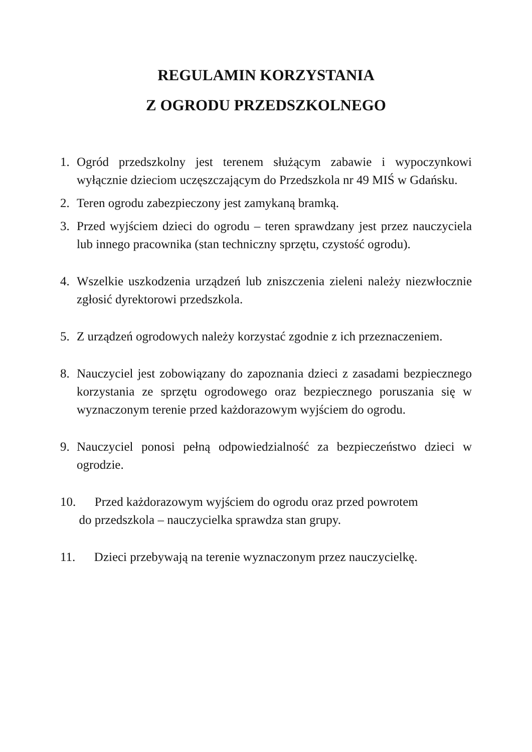REGULAMIN KORZYSTANIA
Z OGRODU PRZEDSZKOLNEGO
1. Ogród przedszkolny jest terenem służącym zabawie i wypoczynkowi wyłącznie dzieciom uczęszczającym do Przedszkola nr 49 MIŚ w Gdańsku.
2. Teren ogrodu zabezpieczony jest zamykaną bramką.
3. Przed wyjściem dzieci do ogrodu – teren sprawdzany jest przez nauczyciela lub innego pracownika (stan techniczny sprzętu, czystość ogrodu).
4. Wszelkie uszkodzenia urządzeń lub zniszczenia zieleni należy niezwłocznie zgłosić dyrektorowi przedszkola.
5. Z urządzeń ogrodowych należy korzystać zgodnie z ich przeznaczeniem.
8. Nauczyciel jest zobowiązany do zapoznania dzieci z zasadami bezpiecznego korzystania ze sprzętu ogrodowego oraz bezpiecznego poruszania się w wyznaczonym terenie przed każdorazowym wyjściem do ogrodu.
9. Nauczyciel ponosi pełną odpowiedzialność za bezpieczeństwo dzieci w ogrodzie.
10. Przed każdorazowym wyjściem do ogrodu oraz przed powrotem
do przedszkola – nauczycielka sprawdza stan grupy.
11. Dzieci przebywają na terenie wyznaczonym przez nauczycielkę.